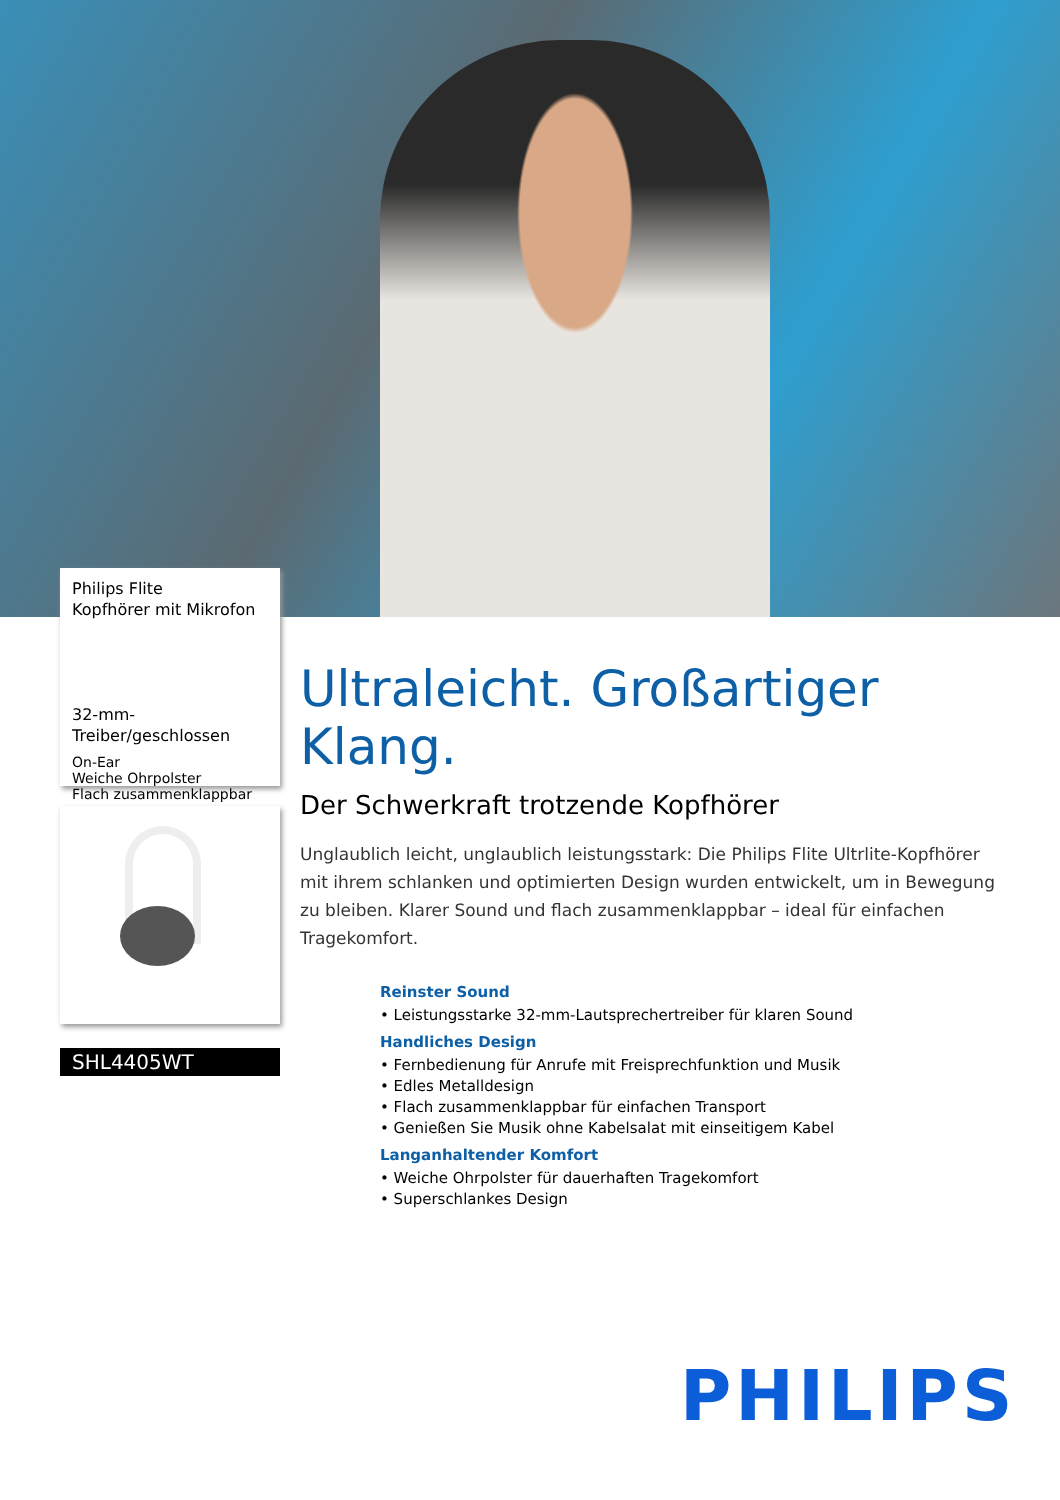Philips Flite
Kopfhörer mit Mikrofon
32-mm-Treiber/geschlossen
On-Ear
Weiche Ohrpolster
Flach zusammenklappbar
SHL4405WT
Ultraleicht. Großartiger Klang.
Der Schwerkraft trotzende Kopfhörer
Unglaublich leicht, unglaublich leistungsstark: Die Philips Flite Ultrlite-Kopfhörer mit ihrem schlanken und optimierten Design wurden entwickelt, um in Bewegung zu bleiben. Klarer Sound und flach zusammenklappbar – ideal für einfachen Tragekomfort.
Reinster Sound
• Leistungsstarke 32-mm-Lautsprechertreiber für klaren Sound
Handliches Design
• Fernbedienung für Anrufe mit Freisprechfunktion und Musik
• Edles Metalldesign
• Flach zusammenklappbar für einfachen Transport
• Genießen Sie Musik ohne Kabelsalat mit einseitigem Kabel
Langanhaltender Komfort
• Weiche Ohrpolster für dauerhaften Tragekomfort
• Superschlankes Design
PHILIPS